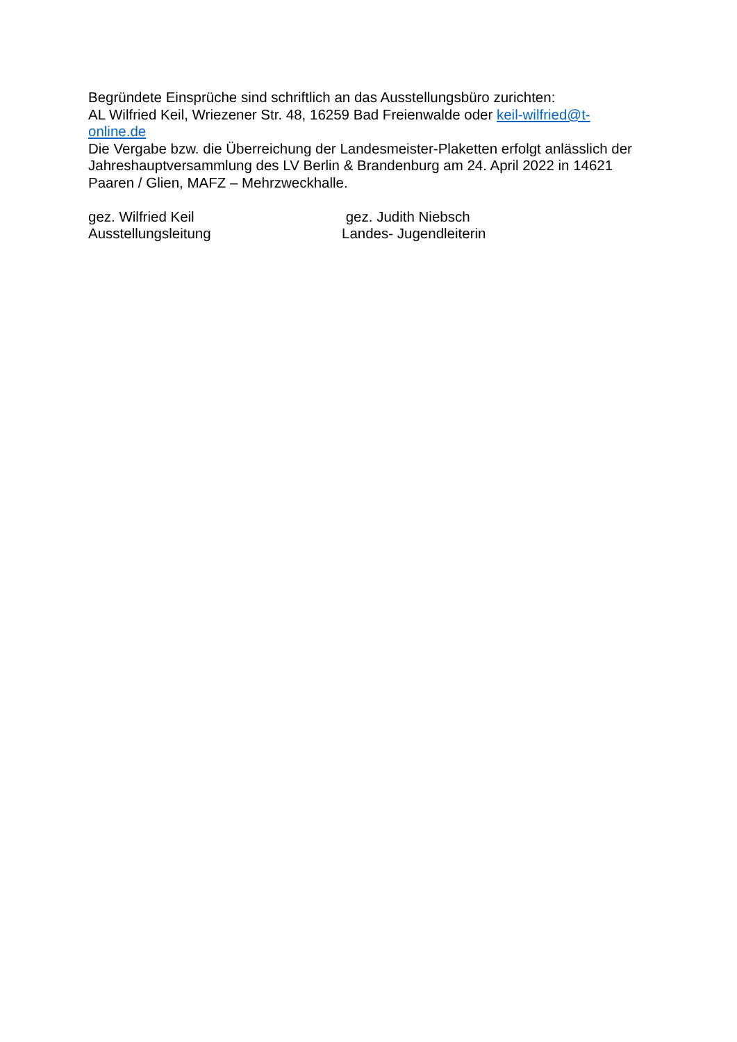Begründete Einsprüche sind schriftlich an das Ausstellungsbüro zurichten:
AL Wilfried Keil, Wriezener Str. 48, 16259 Bad Freienwalde oder keil-wilfried@t-
online.de
Die Vergabe bzw. die Überreichung der Landesmeister-Plaketten erfolgt anlässlich der Jahreshauptversammlung des LV Berlin & Brandenburg am 24. April 2022 in 14621 Paaren / Glien, MAFZ – Mehrzweckhalle.
gez. Wilfried Keil
Ausstellungsleitung
gez. Judith Niebsch
Landes- Jugendleiterin